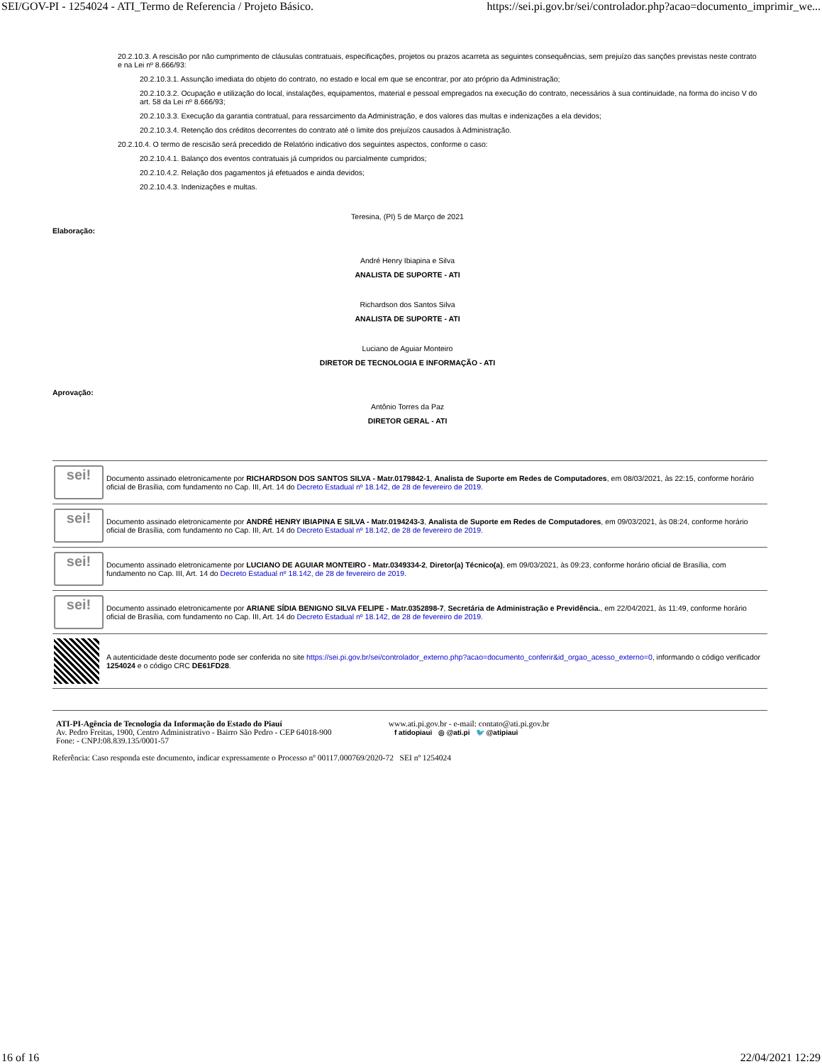SEI/GOV-PI - 1254024 - ATI_Termo de Referencia / Projeto Básico. https://sei.pi.gov.br/sei/controlador.php?acao=documento_imprimir_we...
20.2.10.3. A rescisão por não cumprimento de cláusulas contratuais, especificações, projetos ou prazos acarreta as seguintes consequências, sem prejuízo das sanções previstas neste contrato e na Lei nº 8.666/93:
20.2.10.3.1. Assunção imediata do objeto do contrato, no estado e local em que se encontrar, por ato próprio da Administração;
20.2.10.3.2. Ocupação e utilização do local, instalações, equipamentos, material e pessoal empregados na execução do contrato, necessários à sua continuidade, na forma do inciso V do art. 58 da Lei nº 8.666/93;
20.2.10.3.3. Execução da garantia contratual, para ressarcimento da Administração, e dos valores das multas e indenizações a ela devidos;
20.2.10.3.4. Retenção dos créditos decorrentes do contrato até o limite dos prejuízos causados à Administração.
20.2.10.4. O termo de rescisão será precedido de Relatório indicativo dos seguintes aspectos, conforme o caso:
20.2.10.4.1. Balanço dos eventos contratuais já cumpridos ou parcialmente cumpridos;
20.2.10.4.2. Relação dos pagamentos já efetuados e ainda devidos;
20.2.10.4.3. Indenizações e multas.
Teresina, (PI) 5 de Março de 2021
Elaboração:
André Henry Ibiapina e Silva
ANALISTA DE SUPORTE - ATI
Richardson dos Santos Silva
ANALISTA DE SUPORTE - ATI
Luciano de Aguiar Monteiro
DIRETOR DE TECNOLOGIA E INFORMAÇÃO - ATI
Aprovação:
Antônio Torres da Paz
DIRETOR GERAL - ATI
| sei! | Documento assinado eletronicamente por RICHARDSON DOS SANTOS SILVA - Matr.0179842-1 , Analista de Suporte em Redes de Computadores , em 08/03/2021, às 22:15, conforme horário oficial de Brasília, com fundamento no Cap. III, Art. 14 do Decreto Estadual nº 18.142, de 28 de fevereiro de 2019 . |
| sei! | Documento assinado eletronicamente por ANDRÉ HENRY IBIAPINA E SILVA - Matr.0194243-3 , Analista de Suporte em Redes de Computadores , em 09/03/2021, às 08:24, conforme horário oficial de Brasília, com fundamento no Cap. III, Art. 14 do Decreto Estadual nº 18.142, de 28 de fevereiro de 2019 . |
| sei! | Documento assinado eletronicamente por LUCIANO DE AGUIAR MONTEIRO - Matr.0349334-2 , Diretor(a) Técnico(a) , em 09/03/2021, às 09:23, conforme horário oficial de Brasília, com fundamento no Cap. III, Art. 14 do Decreto Estadual nº 18.142, de 28 de fevereiro de 2019 . |
| sei! | Documento assinado eletronicamente por ARIANE SÍDIA BENIGNO SILVA FELIPE - Matr.0352898-7 , Secretária de Administração e Previdência. , em 22/04/2021, às 11:49, conforme horário oficial de Brasília, com fundamento no Cap. III, Art. 14 do Decreto Estadual nº 18.142, de 28 de fevereiro de 2019 . |
| | A autenticidade deste documento pode ser conferida no site https://sei.pi.gov.br/sei/controlador_externo.php?acao=documento_conferir&id_orgao_acesso_externo=0 , informando o código verificador 1254024 e o código CRC DE61FD28 . |
ATI-PI-Agência de Tecnologia da Informação do Estado do Piauí
Av. Pedro Freitas, 1900, Centro Administrativo - Bairro São Pedro - CEP 64018-900
Fone: - CNPJ:08.839.135/0001-57
www.ati.pi.gov.br - e-mail: contato@ati.pi.gov.br
f atidopiaui ◎ @ati.pi 🐦 @atipiaui
Referência: Caso responda este documento, indicar expressamente o Processo nº 00117.000769/2020-72 SEI nº 1254024
16 of 16 22/04/2021 12:29